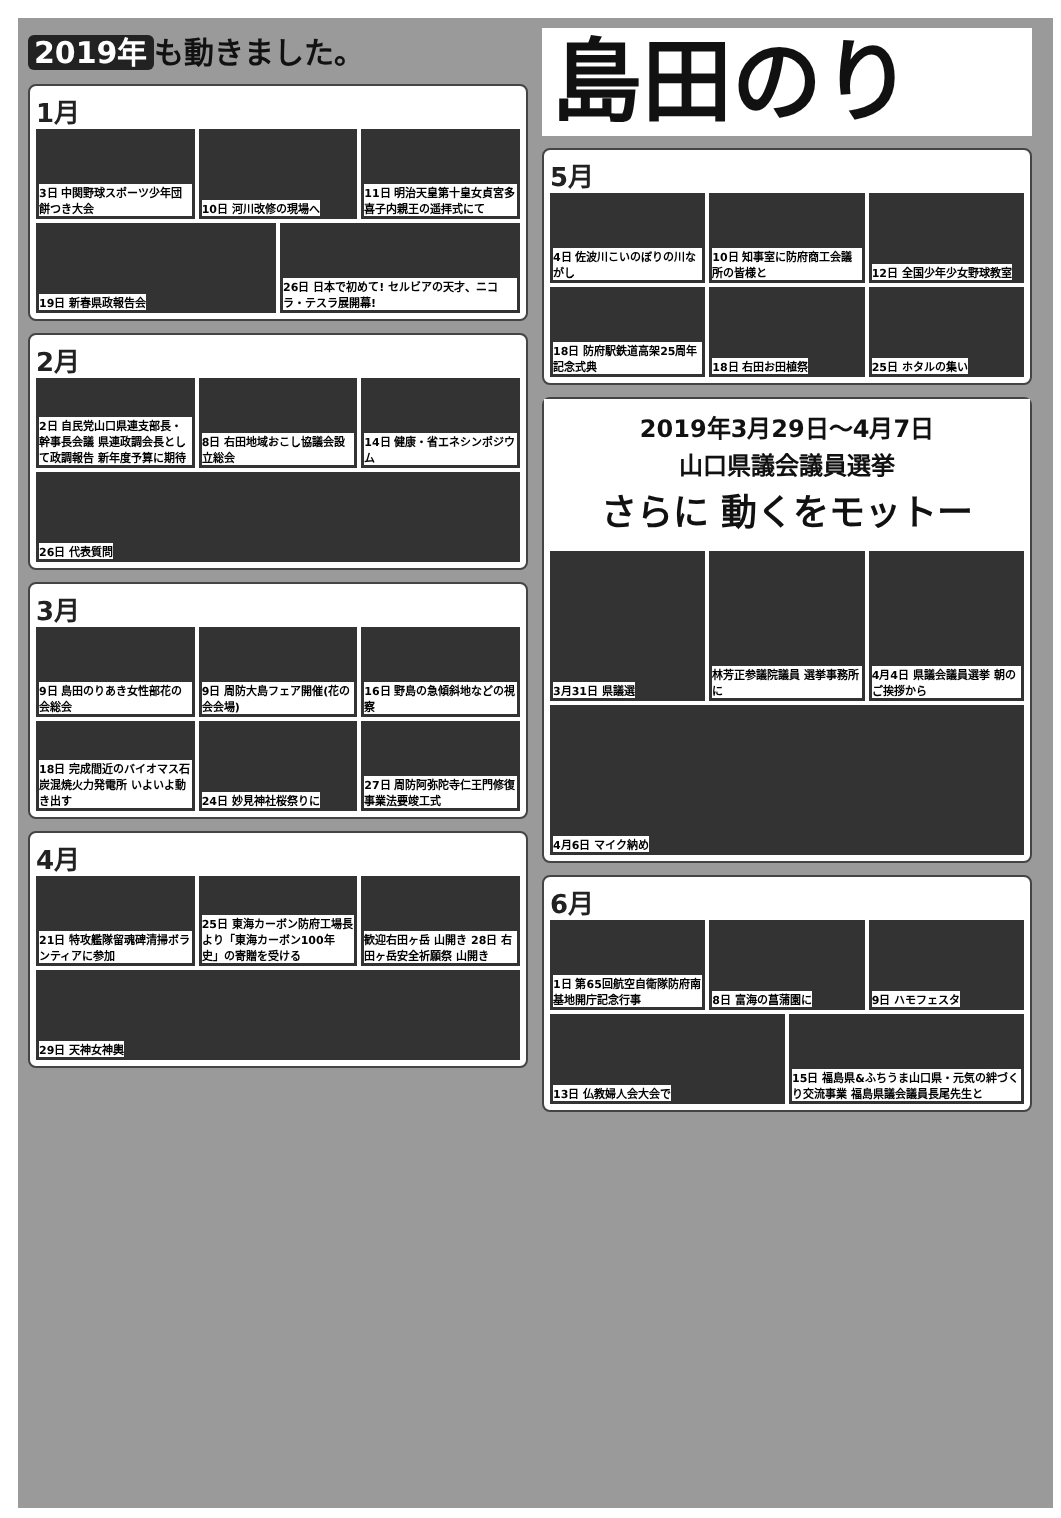2019年 も動きました。
1月
3日 中関野球スポーツ少年団餅つき大会
10日 河川改修の現場へ
11日 明治天皇第十皇女貞宮多喜子内親王の遥拝式にて
19日 新春県政報告会
26日 日本で初めて! セルビアの天才、ニコラ・テスラ展開幕!
2月
2日 自民党山口県連支部長・幹事長会議 県連政調会長として政調報告 新年度予算に期待
8日 右田地域おこし協議会設立総会
14日 健康・省エネシンポジウム
26日 代表質問
3月
9日 島田のりあき女性部花の会総会
9日 周防大島フェア開催(花の会会場)
16日 野島の急傾斜地などの視察
18日 完成間近のバイオマス石炭混焼火力発電所 いよいよ動き出す
24日 妙見神社桜祭りに
27日 周防阿弥陀寺仁王門修復事業法要竣工式
4月
21日 特攻艦隊留魂碑清掃ボランティアに参加
25日 東海カーボン防府工場長より「東海カーボン100年史」の寄贈を受ける
歓迎右田ヶ岳 山開き 28日 右田ヶ岳安全祈願祭 山開き
29日 天神女神輿
島田のり
5月
4日 佐波川こいのぼりの川ながし
10日 知事室に防府商工会議所の皆様と
12日 全国少年少女野球教室
18日 防府駅鉄道高架25周年記念式典
18日 右田お田植祭
25日 ホタルの集い
2019年3月29日～4月7日
山口県議会議員選挙
さらに 動くをモットー
3月31日 県議選
林芳正参議院議員 選挙事務所に
4月4日 県議会議員選挙 朝のご挨拶から
4月6日 マイク納め
6月
1日 第65回航空自衛隊防府南基地開庁記念行事
8日 富海の菖蒲園に
9日 ハモフェスタ
13日 仏教婦人会大会で
15日 福島県&ふちうま山口県・元気の絆づくり交流事業 福島県議会議員長尾先生と